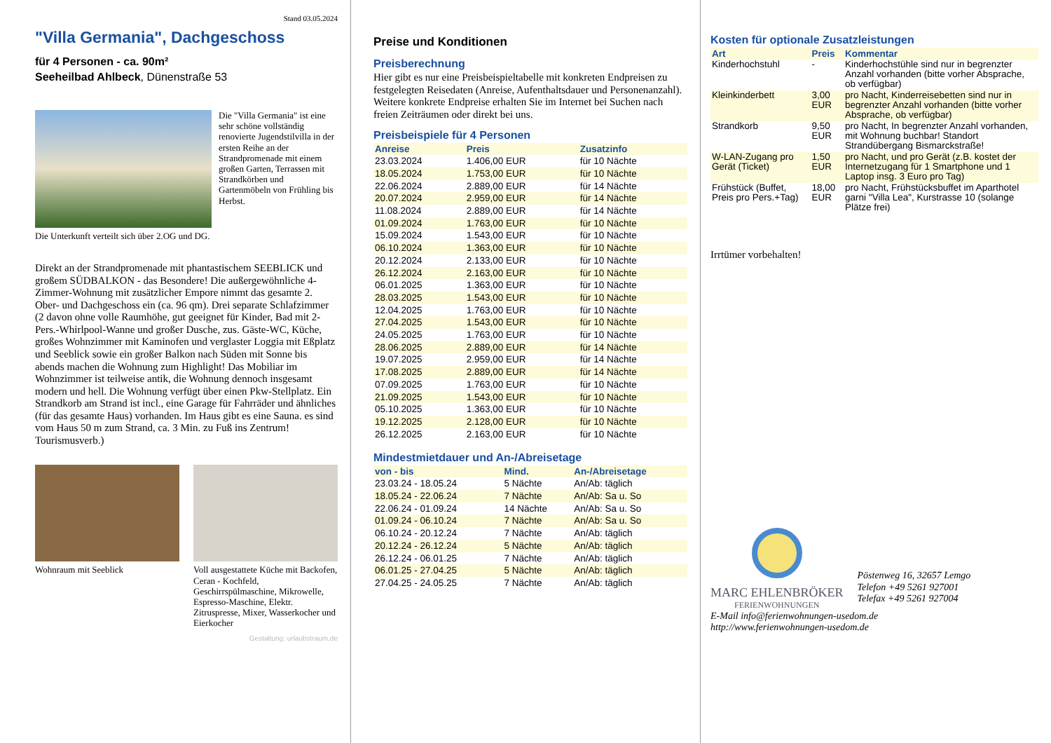Stand 03.05.2024
"Villa Germania", Dachgeschoss
für 4 Personen - ca. 90m²
Seeheilbad Ahlbeck, Dünenstraße 53
Die "Villa Germania" ist eine sehr schöne vollständig renovierte Jugendstilvilla in der ersten Reihe an der Strandpromenade mit einem großen Garten, Terrassen mit Strandkörben und Gartenmöbeln von Frühling bis Herbst.
Die Unterkunft verteilt sich über 2.OG und DG.
Direkt an der Strandpromenade mit phantastischem SEEBLICK und großem SÜDBALKON - das Besondere! Die außergewöhnliche 4-Zimmer-Wohnung mit zusätzlicher Empore nimmt das gesamte 2. Ober- und Dachgeschoss ein (ca. 96 qm). Drei separate Schlafzimmer (2 davon ohne volle Raumhöhe, gut geeignet für Kinder, Bad mit 2- Pers.-Whirlpool-Wanne und großer Dusche, zus. Gäste-WC, Küche, großes Wohnzimmer mit Kaminofen und verglaster Loggia mit Eßplatz und Seeblick sowie ein großer Balkon nach Süden mit Sonne bis abends machen die Wohnung zum Highlight! Das Mobiliar im Wohnzimmer ist teilweise antik, die Wohnung dennoch insgesamt modern und hell. Die Wohnung verfügt über einen Pkw-Stellplatz. Ein Strandkorb am Strand ist incl., eine Garage für Fahrräder und ähnliches (für das gesamte Haus) vorhanden. Im Haus gibt es eine Sauna. es sind vom Haus 50 m zum Strand, ca. 3 Min. zu Fuß ins Zentrum! Tourismusverb.)
Wohnraum mit Seeblick Voll ausgestattete Küche mit Backofen, Ceran - Kochfeld, Geschirrspülmaschine, Mikrowelle, Espresso-Maschine, Elektr. Zitruspresse, Mixer, Wasserkocher und Eierkocher
Gestaltung: urlaubstraum.de
Preise und Konditionen
Preisberechnung
Hier gibt es nur eine Preisbeispieltabelle mit konkreten Endpreisen zu festgelegten Reisedaten (Anreise, Aufenthaltsdauer und Personenanzahl). Weitere konkrete Endpreise erhalten Sie im Internet bei Suchen nach freien Zeiträumen oder direkt bei uns.
Preisbeispiele für 4 Personen
| Anreise | Preis | Zusatzinfo |
| --- | --- | --- |
| 23.03.2024 | 1.406,00 EUR | für 10 Nächte |
| 18.05.2024 | 1.753,00 EUR | für 10 Nächte |
| 22.06.2024 | 2.889,00 EUR | für 14 Nächte |
| 20.07.2024 | 2.959,00 EUR | für 14 Nächte |
| 11.08.2024 | 2.889,00 EUR | für 14 Nächte |
| 01.09.2024 | 1.763,00 EUR | für 10 Nächte |
| 15.09.2024 | 1.543,00 EUR | für 10 Nächte |
| 06.10.2024 | 1.363,00 EUR | für 10 Nächte |
| 20.12.2024 | 2.133,00 EUR | für 10 Nächte |
| 26.12.2024 | 2.163,00 EUR | für 10 Nächte |
| 06.01.2025 | 1.363,00 EUR | für 10 Nächte |
| 28.03.2025 | 1.543,00 EUR | für 10 Nächte |
| 12.04.2025 | 1.763,00 EUR | für 10 Nächte |
| 27.04.2025 | 1.543,00 EUR | für 10 Nächte |
| 24.05.2025 | 1.763,00 EUR | für 10 Nächte |
| 28.06.2025 | 2.889,00 EUR | für 14 Nächte |
| 19.07.2025 | 2.959,00 EUR | für 14 Nächte |
| 17.08.2025 | 2.889,00 EUR | für 14 Nächte |
| 07.09.2025 | 1.763,00 EUR | für 10 Nächte |
| 21.09.2025 | 1.543,00 EUR | für 10 Nächte |
| 05.10.2025 | 1.363,00 EUR | für 10 Nächte |
| 19.12.2025 | 2.128,00 EUR | für 10 Nächte |
| 26.12.2025 | 2.163,00 EUR | für 10 Nächte |
Mindestmietdauer und An-/Abreisetage
| von - bis | Mind. | An-/Abreisetage |
| --- | --- | --- |
| 23.03.24 - 18.05.24 | 5 Nächte | An/Ab: täglich |
| 18.05.24 - 22.06.24 | 7 Nächte | An/Ab: Sa u. So |
| 22.06.24 - 01.09.24 | 14 Nächte | An/Ab: Sa u. So |
| 01.09.24 - 06.10.24 | 7 Nächte | An/Ab: Sa u. So |
| 06.10.24 - 20.12.24 | 7 Nächte | An/Ab: täglich |
| 20.12.24 - 26.12.24 | 5 Nächte | An/Ab: täglich |
| 26.12.24 - 06.01.25 | 7 Nächte | An/Ab: täglich |
| 06.01.25 - 27.04.25 | 5 Nächte | An/Ab: täglich |
| 27.04.25 - 24.05.25 | 7 Nächte | An/Ab: täglich |
Kosten für optionale Zusatzleistungen
| Art | Preis | Kommentar |
| --- | --- | --- |
| Kinderhochstuhl | - | Kinderhochstühle sind nur in begrenzter Anzahl vorhanden (bitte vorher Absprache, ob verfügbar) |
| Kleinkinderbett | 3,00 EUR | pro Nacht, Kinderreisebetten sind nur in begrenzter Anzahl vorhanden (bitte vorher Absprache, ob verfügbar) |
| Strandkorb | 9,50 EUR | pro Nacht, In begrenzter Anzahl vorhanden, mit Wohnung buchbar! Standort Strandübergang Bismarckstraße! |
| W-LAN-Zugang pro Gerät (Ticket) | 1,50 EUR | pro Nacht, und pro Gerät (z.B. kostet der Internetzugang für 1 Smartphone und 1 Laptop insg. 3 Euro pro Tag) |
| Frühstück (Buffet, Preis pro Pers.+Tag) | 18,00 EUR | pro Nacht, Frühstücksbuffet im Aparthotel garni "Villa Lea", Kurstrasse 10 (solange Plätze frei) |
Irrtümer vorbehalten!
MARC EHLENBRÖKER
FERIENWOHNUNGEN
Pöstenweg 16, 32657 Lemgo
Telefon +49 5261 927001
Telefax +49 5261 927004
E-Mail info@ferienwohnungen-usedom.de
http://www.ferienwohnungen-usedom.de